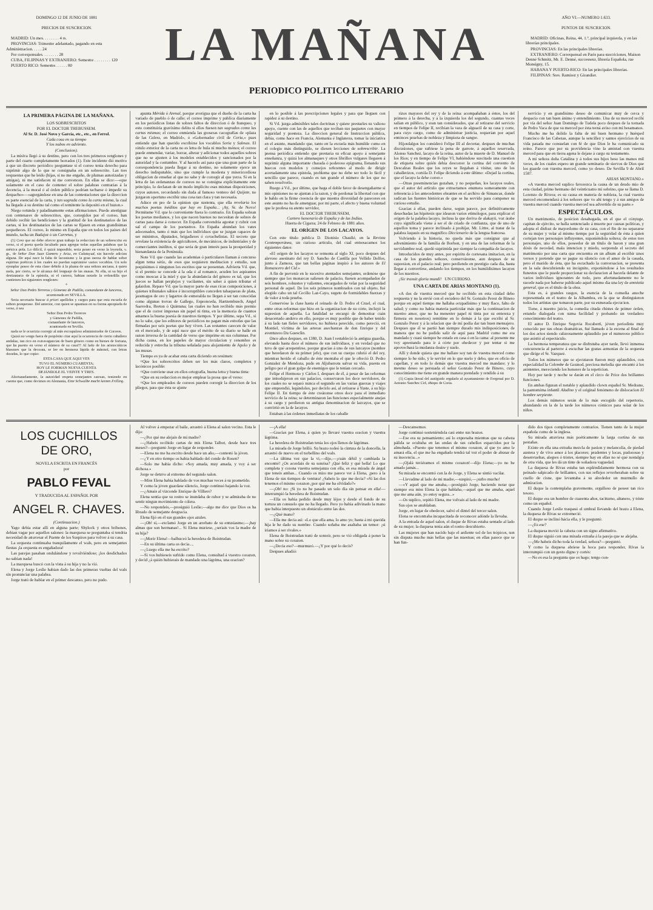DOMINGO 12 DE JUNIO DE 1881
PRECIOS DE SUSCRICION.
MADRID: Un mes. . . . . . . . 4 rs.
PROVINCIAS: Trimestre adelantado, pagando en esta Administracion. . . . . 24
Por corresponsales. . . . . . . . 28
CUBA, FILIPINAS Y EXTRANJERO: Semestre . . . . . . . . 120
PUERTO RICO: Semestre. . . . . . 80
LA MAÑANA
PERIODICO POLITICO LITERARIO
AÑO VI.—NUMERO 1.633.
PUNTOS DE SUSCRICION.
MADRID: Oficinas, Reina, 44, 1.º, principal izquierda, y en las librerías principales.
PROVINCIAS: En las principales librerías.
EXTRANJERO: Corresponsal en Paris para suscriciones, Maison Denné Schmitz, Mr. E. Denné, successeur, librería Española, rue Monsigny, 15.
HABANA Y PUERTO-RICO: En las principales librerías.
FILIPINAS: Sres. Ramirez y Girandier.
LA PRIMERA PÁGINA DE LA MAÑANA.
LOS SOBRESCRITOS
POR EL DOCTOR THEBUSSEM.
Al Sr. D. José Novo y García, etc., etc., en Ferrol.
Cada cosa en su tiempo
Y los nabos en adviento.
(Conclusion).
La misiva llegó á su destino, pero con los tres primeros renglones y parte del cuarto completamente borrados (1). Este incidente dió motivo á que un discreto periódico preguntase si el correo tenia derecho para suprimir algo de lo que se consignaba en un sobrescrito. Las tres respuestas que he leido (hijas, si no me engaño, de plumas autorizadas y amigas), ni me satisfacen ni me convencen. En ellas se dice:—«que solamente en el caso de contener el sobre palabras contrarias á la decencia, á la moral ó al órden público podrian tacharse ó impedir su despacho»—«agregándose en una de las contestaciones que la direccion es parte esencial de la carta, y tan sagrada como la carta misma, la cual ha llegado á su destino tal como el remitente la depositó en el buzon.»
Niego rotunda y paladinamente estas afirmaciones. Puedo atestiguar con centenares de sobrescritos, que, corregidos por el correo, han debido recibir las bendiciones y la gratitud de los destinatarios de las cartas, si los destinatarios de las cartas se fijasen en estas grandísimas pequeñeces. El correo, lo mismo en España que en todos los paises del mundo, tacha un Badajoz ó un Carretas, y
(1) Creo que no debe ofrecer gran trabajo la redaccion de un sobrescrito en verso, si el poeta queda facultado para agregar todas aquellas palabras que la métrica pida. Lo difícil, ó quizá imposible, seria poner en verso la leyenda, v. gr., de Señor Don Juan Gamero y Arizz, en Calatayud, sin hacerle adicion alguna. De aquí nace la falta de laconismo y la gran rareza de hablar sobre espíritus poéticos á los cuales no puedan suprimirse varios vocablos. Un solo ejemplar poseo de esta clase debido á la pluma de una señora anciana, á quien nada, por cierto, se le alcanza del lenguaje de las musas. Ni ella, ni su hijo el destinatario de la epístola, ni el cartero, habian notado la redondilla que contienen los siguientes renglones:
÷
Señor Don Pedro Terreros y Gimenez de Padilla, comandante de lanceros, acantonado en SEVILLA.
Seria necesario buscar á priori apellidos y cargos para que esta escuela de sobres prosperase. Del anterior, con quien se apuntara en su forma apropiada de verso, ó sea
Señor Don Pedro Terreros
y Gimenez de Padilla,
comandante de lanceros,
acantonado en Sevilla.
nada se le ocurriria corregir al más escrupuloso administrador de Correos.
Quizá no venga fuera de propósito citar aquí la ocurrencia de cierto caballero andaluz, tan rico en extravagancias de buen género como en bienes de fortuna, que ha puesto en verso el número de su casa!!! Al lado de los aristocráticos blasones que la decoran, se lee en hermosa lápida de mármol, con letras doradas, lo que copio:
ESTA CASA QUE AQUI VES
TUVO EL NÚMERO CUARENTA;
HOY LE FORMAN NUEVA CUENTA
DEJÁNDOLE EL VEINTE Y TRES.
Afortunadamente, la autoridad respeta semejantes rarezas, teniendo en cuenta que, como decimos en Alemania, Eine Schwalbe macht keinen Frilling.
apunta Mérida ó Arenal, porque averigua que el dueño de la carta ha variado de pueblo ó de calle; el correo imprime y publica diariamente en los periódicos listas de sobres faltos de direccion ó de franqueo, y esto constituiria gravísimo delito si ellos fuesen tan sagrados como las cartas mismas; el correo enmienda las groseras cacografías de «plaza de las Caless, en Madrid», ó «Gobernador civil de Coria,» pues entiende que han querido escribirse los vocablos Soria y Salesas. El rótulo exterior de la carta no es letra de bula ni mucho ménos; el correo puede enmendar, variar, borrar, alterar y adicionar todos aquellos sobres que no se ajusten á los modelos establecidos y sancionados por la autoridad y la costumbre. Y al hacerlo así para que una gran parte de la correspondencia pueda llegar á su destino, no solamente ejerce un derecho indisputable, sino que cumple la modesta y misericordiosa obligacion de enseñar al que no sabe y de corregir al que yerra. Si en la letra de las ordenanzas de correos no se consigna explícitamente este principio, lo declaran de un modo implícito esas mismas disposiciones, cuyos autores, recordando sin duda al famoso ventero del Quijote, no juzgaron oportuno escribir una cosa tan clara y tan necesaria.
Aduce en pro de la opinion que sustenta, que ella revelaria los muchos poetas inéditos que hay en España... ¡Ay, Sr. de Novo! Permítame Vd. que lo conveniente fuera lo contrario. En España sobran los poetas medianos, y los que nacen buenos no necesitan de sobres de cartas para darse á conocer. En España convendria agostar y cubrir con sal el campo de los poetastros. En España abundan los vates adocenados, tanto ó más que los individuos que se juzgan capaces de ser ministros, diputados, brigadieres ó covachelistas. El secreto que revelase la existencia de agricultores, de mecánicos, de industriales y de comerciantes inéditos, si que seria de gran interés para la prosperidad y bienandanza de la Península.
Note Vd. que cuando las academias ó particulares llaman á concurso algun tema sério, de esos que requieren meditacion y estudio, son poquísimos ó ningunos los escritos que se presentan. Advierta Vd. que, si el premio se concede á la oda ó al romance, acuden los aspirantes como moscas á la miel y que la abundancia del género es tal, que los jueces se hallan perplejos y vacilantes, sin saber á quien tributar el galardon. Repare Vd. que la mayor parte de esas ricas composiciones, á quienes tribunales sábios é incorruptibles conceden tabaqueras de plata, jaramagos de oro y lagartos de esmeralda no llegan á ser tan conocidas como algunas trovas de Gallego, Espronceda, Hartzembusch, Angel Saavedra, Breton ó Quintana; las cuales no han recibido más premio que el de correr impresas sin papel ni tinta, en la memoria de cuantos amamos la buena poesía de nuestros tiempos. Y por último, sepa Vd., si no lo sabe, que los editores de periódicos no pagan más estrofas que las firmadas por seis poetas que hoy viven. Las restantes carecen de valor en el mercado, y de aquí nace que el mérito de su diario se halle en razon inversa de la cantidad de verso que imprime en sus columnas. Por dicha causa, en los papeles de mayor circulacion y renombre es reducida y estrecha la tribuna señalada para alojamiento de Apolo y de las musas.
Tiempo es ya de acabar esta carta diciendo en resúmen:
=Que los sobrescritos deben ser los más claros, completos y lacónicos posible:
=Que conviene usar en ellos ortografía, buena letra y buena tinta:
=Que en su redaccion es mejor emplear la prosa que el verso:
=Que los empleados de correos pueden corregir la direccion de los pliegos, para que ésta se ajuste
en lo posible á las prescripciones legales y para que lleguen con rapidez á su destino.
Si Vd. juzga admisibles tales doctrinas y quiere prestarles su valioso apoyo, cuente con las de aquellos que reciban sus paquetes con mayor seguridad y presteza. La direccion general de Instruccion pública, debia, como hace en Francia, Alemania é Inglaterra, tomar la iniciativa en el asunto, mandando que, tanto en la escuela más humilde como en el colegio más distinguido, se diesen lecciones de sobrescribir. La prensa periódica entiendo que prestaria su eficaz apoyo á semejante enseñanza, y quizá los almanaques y otros librillos vulgares llegaren á suprimir alguna importante charada ó poderoso epigrama, llenando sus huecos con modelos y consejos referentes al modo de dirigir acertadamente una epístola, problema que no debe ser todo lo fácil y sencillo que parece, cuando es tan grande el número de los que no saben resolverlo.
Ruego á Vd., por último, que haga el doble favor de desengañarme si mis opiniones no se ajustan á la razon, y de perdonar la libertad con que le hablo en la firme creencia de que nuestra diversidad de pareceres en este asunto no ha de amenguar, por mi parte, el afecto y buena voluntad que le profesa su atento servidor,
EL DOCTOR THEBUSSEM,
Cartero honorario de España y de las Indias.
Huerta de Cigarra; 24 de Febrero de 1881 años.
EL ORÍGEN DE LOS LACAYOS.
Con este título publica D. Dionisio Chaulié, en la Revista Contemporánea, un curioso artículo, del cual entresacamos los siguientes datos:
«El orígen de los lacayos se remonta al siglo XI, poco despues del alevoso asesinato del rey D. Sancho de Castilla por Vellido Dolfos, junto á Zamora, que tan bellas páginas inspiró á los autores de El Romancero del Cid.»
A fin de prevenir en lo sucesivo atentados semejantes, ordenóse que siempre que los monarcas saliesen de palacio, fuesen acompañados de seis hombres, robustos y valientes, encargados de velar por la seguridad personal de aquel. De los seis primeros nombrados con tal objeto, fué elegido cabo un tal Cecilio Laz-Cayo, sugeto de formidables fuerzas y de valor á toda prueba.
Conservóse la clase hasta el reinado de D. Pedro el Cruel, el cual, entre otras reformas que hizo en la organizacion de su córte, incluyó la supresion de aquella. La fatalidad se encargó de demostrar cuán desacertado anduvo en ello, porque es muy posible que de haber tenido á su lado tan fieles servidores, no hubiera perecido, como pereció, en Montiel, víctima de las arteras asechanzas de don Enrique y del aventurero Du Guesclin.
Once años despues, en 1380, D. Juan I restableció la antigua guardia, elevando hasta doce el número de sus individuos, y en verdad que no tuvo de qué arrepentirse, porque gracias á uno de sus lazcayos (nombre que heredaron de su primer jefe), que con su cuerpo cubrió el del rey, mientras herido el caballo de éste montaba el que le ofreció D. Pedro Gonzalez de Mendoza, pudo en Aljubarrota salvar su vida, puesta en peligro por el gran golpe de enemigos que le tenian cercado.
Felipe el Hermoso y Cárlos I, despues de él, á pesar de las reformas que introdujeron en sus palacios, conservaron los doce servidores, de los cuales no se separó nunca el segundo en las varias guerras y viajes que emprendió, legándolos, por decirlo así, al retirarse á Yuste, á su hijo Felipe II. En tiempo de éste creáronse otros doce para el inmediato servicio de la reina; se determinaron las funciones especialmente anejas á su cargo y perdieron su antigua denominacion de lazcayos, que se convirtió en la de lacayos.
Estaban á las órdenes inmediatas de los caballe
rizos mayores del rey y de la reina: acompañaban á éstos, los del primero á la derecha, y á la izquierda los del segundo, cuantas veces salian en público, y eran tan considerados, que al retirarse del servicio en tiempos de Felipe II, recibian la vara de alguacil de su casa y corte, para cuyo cargo, como de administrar justicia, requerian por aquel entónces pruebas de nobleza y limpieza de sangre.
Hijosdalgos los consideró Felipe III al decretar, despues de muchas discusiones, que sufriese la pena de garrote, á aquellos reservada, Alonso Sanchez, lacayo de la reina, autor de la muerte de D. Manuel de los Rios; y en tiempo de Felipe VI, habiéndose suscitado una cuestion de etiqueta sobre quién debia descorrer la cortina del convento de Descalzas Reales que los reyes se llegaban á visitar, uno de los caballerizos, cortóla D. Felipe diciendo á este último: «Dejad la cortina, que el lacayo la debe correr.»
—Otras preeminencias gozaban, y no pequeñas, los lacayos reales, que el autor del artículo que extractamos enumera someramente con referencia á los antecedentes obrantes en el archivo de Simancas, donde radican las fuentes históricas de que se ha servido para componer su curioso estudio.
Gracias á ellas, pueden darse, segun parece, por definitivamente desechadas las hipótesis que idearon varios etimólogos, para explicar el orígen de la palabra lacayo, inclusa la que deriva de alakayú, voz árabe cuyo significado viene á ser el de criado de confianza, que de uno de aquellos toma y parece inclinado á prohijar, Mr. Littre, al tratar de la palabra laquais en su magnífico Diccionario de la lengua francesa.
Volviendo á la historia, no queda más que consignar que al advenimiento de la familia de Borbon, y en una de las reformas de la servidumbre real, quedó suprimida por siempre la compañía de lacayos.
Introducidos de muy antes, por espíritu de cortesana imitacion, en la casa de los grandes señores, conserváronse, aun despues de su supresion, en el palacio real; pero perdiendo en prestigio cada dia, hasta llegar á convertirse, andando los tiempos, en los humildísimos lacayos de los nuestros.
¡Sic transit gloria mundi! UN CURIOSO.
UNA CARTA DE ARIAS MONTANO (1).
«A dos de vuestra merced que he recibido en esta ciudad debo respuesta y no la envié con el escudero del Sr. Gonzalo Perez de Binero porque en aquel tiempo me hallaba ocupadísimo y muy flaco, falto de salud; y como no habia materia particular más que la continuacion de nuestro amor, que no ha menester papel ni tinta por su entereza y firmeza en nosotros) remitíme en lo demás á la que escribí al Sr. Gonzalo Perez y á la relacion que de mí podia dar tan buen mensajero. Despues que él se partió han siempre durado mis indisposiciones, de manera que no he podido salir de aquí para Madrid como me era mandado y cuasi siempre he estado en casa ó en la cama: al presente me voy aprestando para ir á córte por obedecer y por tentar si me aprovechará la mudanza deaire y suelo.
Allí y donde quiera que me hallare soy tan de vuestra merced como siempre lo he sido, y le serviré en lo que suelo y debo, que es oficio de capellan, y en todo lo demás que vuestra merced me mandare; y lo mesmo deseo se persuada el señor Gonzalo Perez de Binero, cuyo conocimiento me tiene en grande manera prendado y rendido á su
(1) Copia literal del autógrafo regalado al ayuntamiento de Fregenal por D. Antonio Sanchez Cid, obispo de Coria.
servicio y en grandísimo deseo de comunicar muy de cerca y despacio con tan buen ánimo y entendimiento. Una de su merced recibí por vía del señor Juan Domingo de Tudela poco despues de la tornada de Pedro Vaca de que su merced por ésta terná aviso con mi besamanos.
Mucho me ha dolido la falta de mi buen hermano y huésped Francisco de las Cabezas, aunque la sencillez y santos ejercicios de su vida pasada me consuelan con fé de que Dios le ha comunicado su reino. Parece que por su providencia vino la amistad con vuestra merced para que en tierra agena le dejase á cargo su testamento.
A mi señora doña Catalina y á todos sus hijos beso las manos mil veces, de los cuales espero un grande seminario de siervos de Dios que los guarde con vuestra merced, como yo deseo. De Sevilla 9 de Abril 1587.
ARIAS MONTANO.»
«A vuestra merced suplico favorezca la causa de un deudo mio de esta ciudad, primo hermano del veinticuatro mi sobrino, que se llama D. Lorenzo de Rivera; es su causa en materia de nobleza, la cual vuestra merced encomendará á los señores que vo ahí tengo y á sus amigos de vuestra merced cuando vuestra merced sea advertido de su parte.»
ESPECTÁCULOS.
Un matrimonio, de posicion desahogada, en el que el cónyuge, capitan de ejército, se halla sentenciado á muerte por causas políticas, y adopta el disfraz de mayordomo de su casa, con el fin de no separarse de su mujer y velar al mismo tiempo por la seguridad de ésta á quien cortejan tres personajes influyentes, suponiéndola soltera; de estos tres personajes, uno de ellos, poseedor de un título de baron y una gran dósis de necedad, mala intencion y miedo, sorprende el secreto del matrimonio por una carta que encuentra en un album al escribir unos versos y pretende que se pague su silencio con el amor de la casada, pero el marido de ésta, que ha escuchado la conversacion, se presenta en la sala descubriendo su incógnito, exponiéndose á los resultados funestos que le puede proporcionar su declaracion al hacerla delante de varios individuos ignorantes de todo, pero afortunadamente no le sucede nada por haberse publicado aquel mismo dia una ley de amnistía general, que es el título de la obra.
Esta es, á grandes rasgos, la esencia de la comedia anoche representada en el teatro de la Alhambra, en la que se distinguieron todos los artistas que tomaron parte, por su esmerada ejecucion.
Tiene, á nuestro juicio, la comedia citada chistes de primer órden, estando dialogada con suma facilidad y probando un verdadero conocimiento del teatro.
El autor D. Enrique Segovia Rocaberti, jóven periodista muy conocido por sus obras dramáticas, fué llamado á la escena al final de los dos actos siendo calurosamente aplaudido por el numeroso público que asistió al espectáculo.
La hermosa temperatura que se disfrutaba ayer tarde, llevó inmensa concurrencia al parterre á escuchar las gratas armonías de la orquesta que dirige el Sr. Vazquez.
Todos los números que se ejecutaron fueron muy aplaudidos, con especialidad la Colombe de Gounod, preciosa melodía que encantó á los asistentes, mereciendo los honores de la repeticion.
Hoy por tarde y noche se darán en el circo de Price dos brillantes funciones.
En ambas figuran el notable y aplaudido clown español Sr. Medrano, la pantomima infantil Aladino y el original fenómeno de dislocacion El hombre serpiente.
Los demás números serán de lo más escogido del repertorio, abundando en la de la tarde los números cómicos para solaz de los niños.
LOS CUCHILLOS DE ORO,
NOVELA ESCRITA EN FRANCÉS
por
PABLO FEVAL
Y TRADUCIDA AL ESPAÑOL POR
ANGEL R. CHAVES.
(Continuacion.)
Yago debia estar allí en alguna parte; Shylock y otros bribones, debian vagar por aquellos salones: la marquesa se preguntaba si tendria necesidad de atravesar el Puente de los Suspiros para volver á su casa.
La orquesta continuaba tranquilamente el wals, pero en semejantes fiestas ¡la orquesta es engañadora!
Las parejas pasaban ondulándose y revolviéndose; ¡los desdichados no sabian nada!
La marquesa buscó con la vista á su hija y no la vió.
Elena y Jorge Leslie habian dado las dos primeras vueltas del wals sin pronunciar una palabra.
Jorge trató de hablar en el primer descanso, pero no pudo.
Al volver á empezar el baile, arrastró á Elena al salon vecino. Esta le dijo:
—¿Por qué me alejais de mi madre?
—¿Habeis recibido cartas de mis Elena Talbot, desde hace tres meses?—preguntó Jorge en lugar de responder.
—Elena no me ha escrito desde hace un año,—contestó la jóven.
—¿Y en otro tiempo os habia hablado del conde de Rosen?
—Solo me habia dicho: «Soy amada, muy amada, y voy á ser dichosa.»
Jorge se detuvo al extremo del segundo salon.
—Miss Elena habia hablado de vos muchas veces á su prometido.
Y como la jóven guardase silencio, Jorge continuó bajando la voz.
—¿Amais al vizconde Enrique de Villiers?
Elena sentia que su rostro se inundaba de rubor y se admiraba de no sentir ningun movimiento de cólera.
—No respondeis,—prosiguió Leslie;—algo me dice que Dios os ha librado de semejante desgracia.
Elena fijó en él sus grandes ojos azules.
—¡Oh! sí,—exclamó Jorge en un arrebato de su entusiasmo;—¡hay almas que son hermanas!... Si Elena muriese, ¿seriais vos la madre de su hija?
—¡Morir Elena!—balbuceó la heredera de Boistrudan.
—En su última carta os decia...,
—¿Luego ella me ha escrito?
—Si vos hubieseis sufrido como Elena, consultad á vuestro corazon, y decid ¿á quién hubierais de mandado una lágrima, una oracion?
—¡A ella!
—Gracias por Elena, á quien yo llevaré vuestra oracion y vuestra lágrima.
La heredera de Boistrudan tenia los ojos llenos de lágrimas.
La mirada de Jorge brilló. Su brazo rodeó la cintura de la doncella, la arrastró de nuevo en el torbellino del wals.
—La última vez que la vi,—dijo,—¡cuán débil y cambiada la encontré! ¿Os acordais de su sonrisa? ¡Qué feliz y qué bella! Lo que completa y corona vuestra semejanza con ella, es esa mirada de ángel que teneis ambas... Cuando os miro me parece ver á Elena, ¡pero á la Elena de sus tiempos de ventura! ¿Sabeis lo que me decia? «Si las dos tenemos el mismo corazon ¿por qué me ha olvidado?»
—¡Oh! no: ¡Si yo no he pasado un solo dia sin pensar en ella!—interrumpió la heredera de Boistrudan.
—Ella os habia pedido desde muy léjos y desde el fondo de su tortura un consuelo que no ha llegado. Pero yo habia adivinado la mano que habia interpuesto un obstáculo entre las dos.
—¿Qué mano?
—Ella me decia así: «Lo que ella ama, lo amo yo; hasta á mi querida hija le he dado su nombre. Cuando soñaba me asaltaba un temor: ¡si iríamos á ser rivales.»
Elena de Boistrudan trató de sonreir, pero se vió obligada á poner la mano sobre su corazon.
—¿Decia eso?—murmuró.—¿Y por qué lo decís?
Despues añadió:
—Descansemos.
Jorge continuó sosteniéndola casi entre sus brazos.
—Ese era su pensamiento; así lo expresaba mientras que su cabeza pálida se ocultaba en las ondas de sus cabellos esparcidos por la almohada. «Puesto que tenemos el mismo corazon, al que yo amo le amará ella, el que me ha engañado tendrá tal vez el poder de abusar de su inocencia...»
—¡Ojalá tuviéramos el mismo corazon!—dijo Elena;—yo no he amado jamás...
Su mirada se encontró con la de Jorge, y Elena se sintió vacilar.
—Llevadme al lado de mi madre,—suspiró,—¡sufro mucho!
—«Y aquel que me amaba,—prosiguió Jorge, haciendo notar que siempre era miss Elena la que hablaba,—aquel que me amaba, aquel que me ama aún, yo estoy segura...»
—Os suplico, repitió Elena, me volvais al lado de mi madre.
Sus ojos se anublaban.
Jorge, en lugar de obedecer, salvó el dintel del tercer salon.
Elena se encontraba incapacitada de reconocer adónde la llevaba.
A la entrada de aquel salon, el duque de Rivas estaba sentado al lado de su mujer; la duquesa tenia aún el rostro descubierto.
Las mujeres que han nacido bajo el ardiente sol de los trópicos, son sin disputa mucho más bellas que las nuestras; en ellas parece que se han fun-
dido dos tipos completamente contrarios. Tienen tanto de la mujer española como de la inglesa.
Su mirada atraviesa más poéticamente la larga cortina de sus pestañas.
Existe en ella una extraña mezcla de pasion y melancolía, de piedad austera y de vivo amor á los placeres; prudentes y locas, pudorosas y desenvueltas, alegres ó tristes, siempre hay en ellas no sé qué nostalgia de otra vida, que les dá un tinte de soñadora vaguedad.
La duquesa de Rivas estaba tan espléndidamente hermosa con su peinado salpicado de brillantes, con sus reflejos reverberaban sobre su cuello de cisne, que levantaba á su alrededor un murmullo de admiracion.
El duque la contemplaba gravemente, orgulloso de poseer tan rico tesoro.
El duque era un hombre de cuarenta años, taciturno, altanero, y triste como un español.
Cuando Jorge Leslie traspasó el umbral llevando del brazo á Elena, la duquesa de Rivas se extremeció.
El duque se inclinó hácia ella, y le preguntó:
—¿Es ese?
La duquesa movió la cabeza con un signo afirmativo.
El duque siguió con una mirada extraña á la pareja que se alejaba.
—¿Me habeis dicho toda la verdad, señora?—preguntó.
Y como la duquesa abriese la boca para responder, Rivas la interrumpió con un gesto digno y cortés:
—No es esa la pregunta que os hago; tengo con-